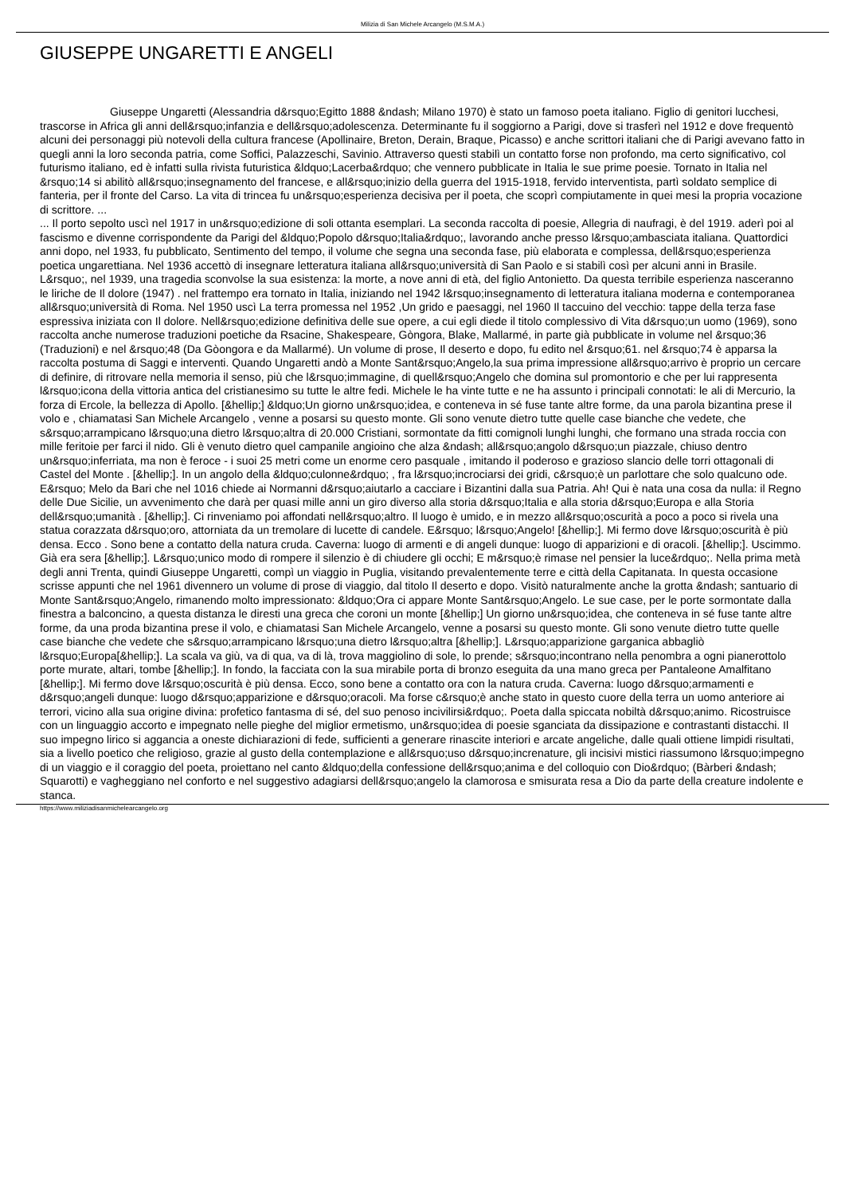Milizia di San Michele Arcangelo (M.S.M.A.)
GIUSEPPE UNGARETTI E ANGELI
Giuseppe Ungaretti (Alessandria d&rsquo;Egitto 1888 &ndash; Milano 1970) è stato un famoso poeta italiano. Figlio di genitori lucchesi, trascorse in Africa gli anni dell&rsquo;infanzia e dell&rsquo;adolescenza. Determinante fu il soggiorno a Parigi, dove si trasferì nel 1912 e dove frequentò alcuni dei personaggi più notevoli della cultura francese (Apollinaire, Breton, Derain, Braque, Picasso) e anche scrittori italiani che di Parigi avevano fatto in quegli anni la loro seconda patria, come Soffici, Palazzeschi, Savinio. Attraverso questi stabilì un contatto forse non profondo, ma certo significativo, col futurismo italiano, ed è infatti sulla rivista futuristica &ldquo;Lacerba&rdquo; che vennero pubblicate in Italia le sue prime poesie. Tornato in Italia nel &rsquo;14 si abilitò all&rsquo;insegnamento del francese, e all&rsquo;inizio della guerra del 1915-1918, fervido interventista, partì soldato semplice di fanteria, per il fronte del Carso. La vita di trincea fu un&rsquo;esperienza decisiva per il poeta, che scoprì compiutamente in quei mesi la propria vocazione di scrittore. ...
... Il porto sepolto uscì nel 1917 in un&rsquo;edizione di soli ottanta esemplari. La seconda raccolta di poesie, Allegria di naufragi, è del 1919. aderì poi al fascismo e divenne corrispondente da Parigi del &ldquo;Popolo d&rsquo;Italia&rdquo;, lavorando anche presso l&rsquo;ambasciata italiana. Quattordici anni dopo, nel 1933, fu pubblicato, Sentimento del tempo, il volume che segna una seconda fase, più elaborata e complessa, dell&rsquo;esperienza poetica ungarettiana. Nel 1936 accettò di insegnare letteratura italiana all&rsquo;università di San Paolo e si stabilì così per alcuni anni in Brasile. L&rsquo;, nel 1939, una tragedia sconvolse la sua esistenza: la morte, a nove anni di età, del figlio Antonietto. Da questa terribile esperienza nasceranno le liriche de Il dolore (1947) . nel frattempo era tornato in Italia, iniziando nel 1942 l&rsquo;insegnamento di letteratura italiana moderna e contemporanea all&rsquo;università di Roma. Nel 1950 uscì La terra promessa nel 1952 ,Un grido e paesaggi, nel 1960 Il taccuino del vecchio: tappe della terza fase espressiva iniziata con Il dolore. Nell&rsquo;edizione definitiva delle sue opere, a cui egli diede il titolo complessivo di Vita d&rsquo;un uomo (1969), sono raccolta anche numerose traduzioni poetiche da Rsacine, Shakespeare, Gòngora, Blake, Mallarmé, in parte già pubblicate in volume nel &rsquo;36 (Traduzioni) e nel &rsquo;48 (Da Gòongora e da Mallarmé). Un volume di prose, Il deserto e dopo, fu edito nel &rsquo;61. nel &rsquo;74 è apparsa la raccolta postuma di Saggi e interventi. Quando Ungaretti andò a Monte Sant&rsquo;Angelo,la sua prima impressione all&rsquo;arrivo è proprio un cercare di definire, di ritrovare nella memoria il senso, più che l&rsquo;immagine, di quell&rsquo;Angelo che domina sul promontorio e che per lui rappresenta l&rsquo;icona della vittoria antica del cristianesimo su tutte le altre fedi. Michele le ha vinte tutte e ne ha assunto i principali connotati: le ali di Mercurio, la forza di Ercole, la bellezza di Apollo. [&hellip;] &ldquo;Un giorno un&rsquo;idea, e conteneva in sé fuse tante altre forme, da una parola bizantina prese il volo e , chiamatasi San Michele Arcangelo , venne a posarsi su questo monte. Gli sono venute dietro tutte quelle case bianche che vedete, che s&rsquo;arrampicano l&rsquo;una dietro l&rsquo;altra di 20.000 Cristiani, sormontate da fitti comignoli lunghi lunghi, che formano una strada roccia con mille feritoie per farci il nido. Gli è venuto dietro quel campanile angioino che alza &ndash; all&rsquo;angolo d&rsquo;un piazzale, chiuso dentro un&rsquo;inferriata, ma non è feroce - i suoi 25 metri come un enorme cero pasquale , imitando il poderoso e grazioso slancio delle torri ottagonali di Castel del Monte . [&hellip;]. In un angolo della &ldquo;culonne&rdquo; , fra l&rsquo;incrociarsi dei gridi, c&rsquo;è un parlottare che solo qualcuno ode. E&rsquo; Melo da Bari che nel 1016 chiede ai Normanni d&rsquo;aiutarlo a cacciare i Bizantini dalla sua Patria. Ah! Qui è nata una cosa da nulla: il Regno delle Due Sicilie, un avvenimento che darà per quasi mille anni un giro diverso alla storia d&rsquo;Italia e alla storia d&rsquo;Europa e alla Storia dell&rsquo;umanità . [&hellip;]. Ci rinveniamo poi affondati nell&rsquo;altro. Il luogo è umido, e in mezzo all&rsquo;oscurità a poco a poco si rivela una statua corazzata d&rsquo;oro, attorniata da un tremolare di lucette di candele. E&rsquo; l&rsquo;Angelo! [&hellip;]. Mi fermo dove l&rsquo;oscurità è più densa. Ecco . Sono bene a contatto della natura cruda. Caverna: luogo di armenti e di angeli dunque: luogo di apparizioni e di oracoli. [&hellip;]. Uscimmo. Già era sera [&hellip;]. L&rsquo;unico modo di rompere il silenzio è di chiudere gli occhi; E m&rsquo;è rimase nel pensier la luce&rdquo;. Nella prima metà degli anni Trenta, quindi Giuseppe Ungaretti, compì un viaggio in Puglia, visitando prevalentemente terre e città della Capitanata. In questa occasione scrisse appunti che nel 1961 divennero un volume di prose di viaggio, dal titolo Il deserto e dopo. Visitò naturalmente anche la grotta &ndash; santuario di Monte Sant&rsquo;Angelo, rimanendo molto impressionato: &ldquo;Ora ci appare Monte Sant&rsquo;Angelo. Le sue case, per le porte sormontate dalla finestra a balconcino, a questa distanza le diresti una greca che coroni un monte [&hellip;] Un giorno un&rsquo;idea, che conteneva in sé fuse tante altre forme, da una proda bizantina prese il volo, e chiamatasi San Michele Arcangelo, venne a posarsi su questo monte. Gli sono venute dietro tutte quelle case bianche che vedete che s&rsquo;arrampicano l&rsquo;una dietro l&rsquo;altra [&hellip;]. L&rsquo;apparizione garganica abbagliò l&rsquo;Europa[&hellip;]. La scala va giù, va di qua, va di là, trova maggiolino di sole, lo prende; s&rsquo;incontrano nella penombra a ogni pianerottolo porte murate, altari, tombe [&hellip;]. In fondo, la facciata con la sua mirabile porta di bronzo eseguita da una mano greca per Pantaleone Amalfitano [&hellip;]. Mi fermo dove l&rsquo;oscurità è più densa. Ecco, sono bene a contatto ora con la natura cruda. Caverna: luogo d&rsquo;armamenti e d&rsquo;angeli dunque: luogo d&rsquo;apparizione e d&rsquo;oracoli. Ma forse c&rsquo;è anche stato in questo cuore della terra un uomo anteriore ai terrori, vicino alla sua origine divina: profetico fantasma di sé, del suo penoso incivilirsi&rdquo;. Poeta dalla spiccata nobiltà d&rsquo;animo. Ricostruisce con un linguaggio accorto e impegnato nelle pieghe del miglior ermetismo, un&rsquo;idea di poesie sganciata da dissipazione e contrastanti distacchi. Il suo impegno lirico si aggancia a oneste dichiarazioni di fede, sufficienti a generare rinascite interiori e arcate angeliche, dalle quali ottiene limpidi risultati, sia a livello poetico che religioso, grazie al gusto della contemplazione e all&rsquo;uso d&rsquo;increnature, gli incisivi mistici riassumono l&rsquo;impegno di un viaggio e il coraggio del poeta, proiettano nel canto &ldquo;della confessione dell&rsquo;anima e del colloquio con Dio&rdquo; (Bàrberi &ndash; Squarotti) e vagheggiano nel conforto e nel suggestivo adagiarsi dell&rsquo;angelo la clamorosa e smisurata resa a Dio da parte della creature indolente e stanca.
https://www.miliziadisanmichelearcangelo.org